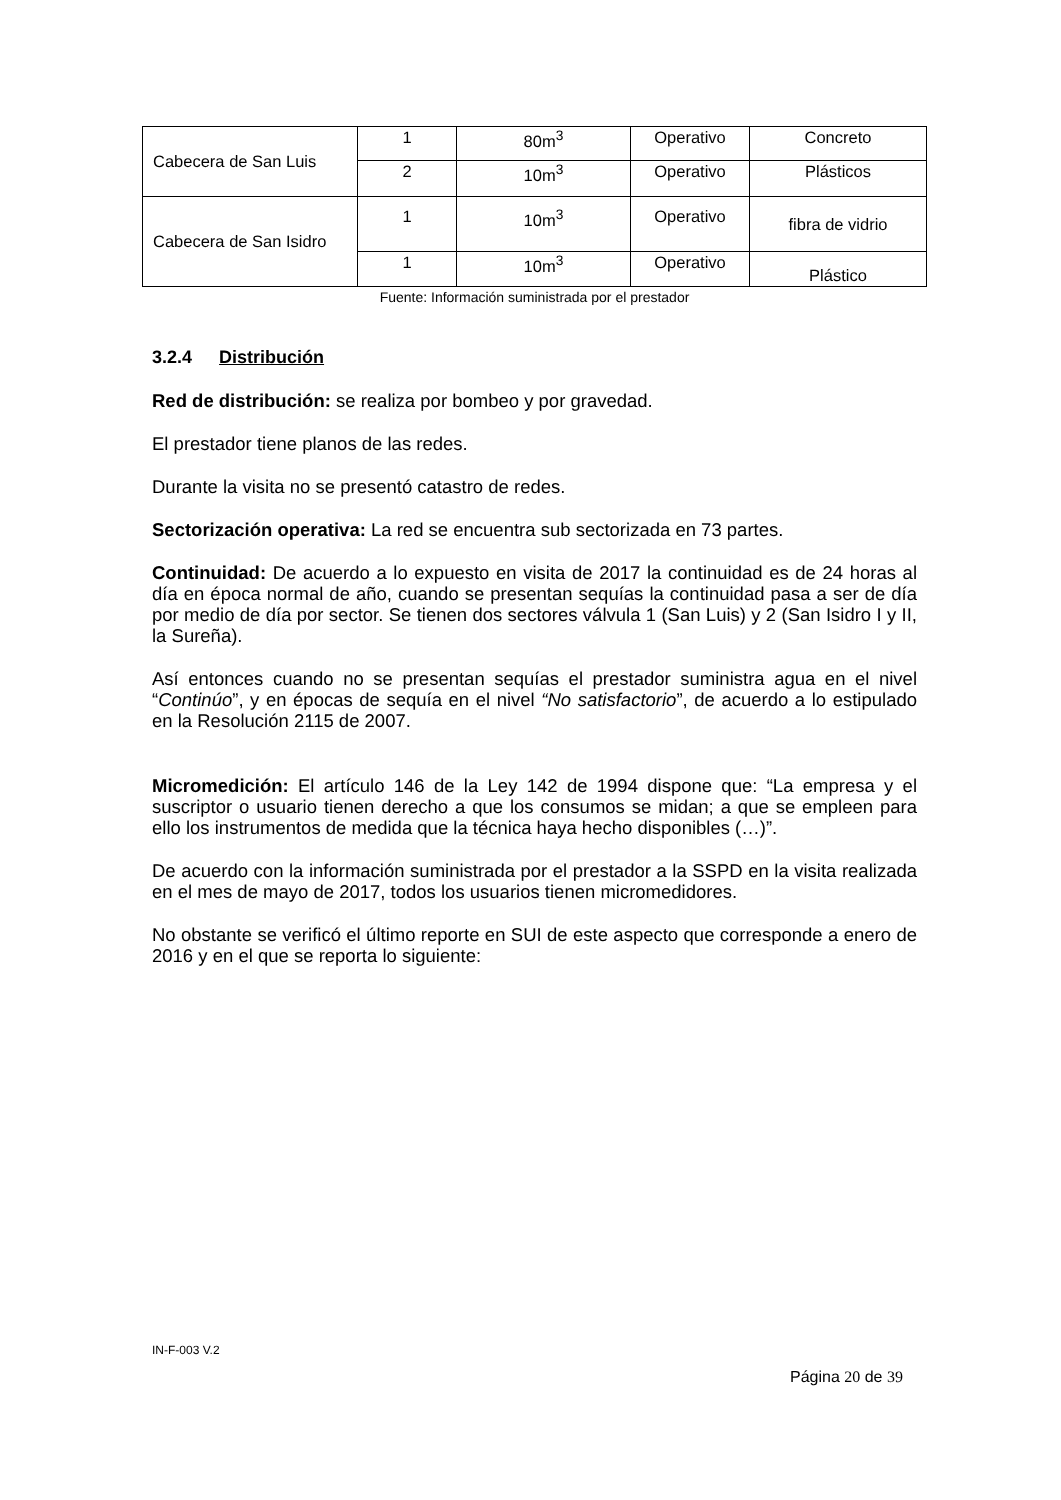| Cabecera de San Luis | 1 | 80m<sup>3</sup> | Operativo | Concreto |
| | 2 | 10m<sup>3</sup> | Operativo | Plásticos |
| Cabecera de San Isidro | 1 | 10m<sup>3</sup> | Operativo | fibra de vidrio |
| | 1 | 10m<sup>3</sup> | Operativo | Plástico |
Fuente: Información suministrada por el prestador
3.2.4 Distribución
Red de distribución: se realiza por bombeo y por gravedad.
El prestador tiene planos de las redes.
Durante la visita no se presentó catastro de redes.
Sectorización operativa: La red se encuentra sub sectorizada en 73 partes.
Continuidad: De acuerdo a lo expuesto en visita de 2017 la continuidad es de 24 horas al día en época normal de año, cuando se presentan sequías la continuidad pasa a ser de día por medio de día por sector. Se tienen dos sectores válvula 1 (San Luis) y 2 (San Isidro I y II, la Sureña).
Así entonces cuando no se presentan sequías el prestador suministra agua en el nivel “Continúo”, y en épocas de sequía en el nivel “No satisfactorio”, de acuerdo a lo estipulado en la Resolución 2115 de 2007.
Micromedición: El artículo 146 de la Ley 142 de 1994 dispone que: “La empresa y el suscriptor o usuario tienen derecho a que los consumos se midan; a que se empleen para ello los instrumentos de medida que la técnica haya hecho disponibles (…)”.
De acuerdo con la información suministrada por el prestador a la SSPD en la visita realizada en el mes de mayo de 2017, todos los usuarios tienen micromedidores.
No obstante se verificó el último reporte en SUI de este aspecto que corresponde a enero de 2016 y en el que se reporta lo siguiente:
IN-F-003 V.2
Página 20 de 39